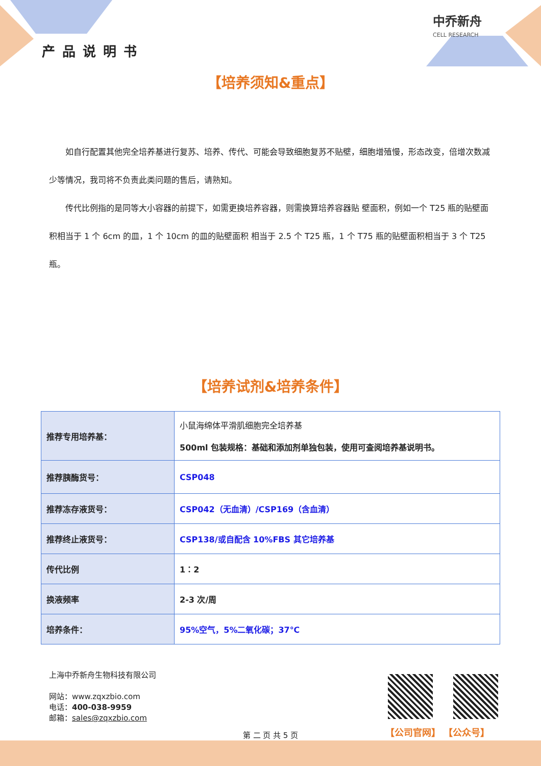产品说明书
中乔新舟
CELL RESEARCH
【培养须知&重点】
　　如自行配置其他完全培养基进行复苏、培养、传代、可能会导致细胞复苏不贴壁，细胞增殖慢，形态改变，倍增次数减少等情况，我司将不负责此类问题的售后，请熟知。
　　传代比例指的是同等大小容器的前提下，如需更换培养容器，则需换算培养容器贴 壁面积，例如一个 T25 瓶的贴壁面积相当于 1 个 6cm 的皿，1 个 10cm 的皿的贴壁面积 相当于 2.5 个 T25 瓶，1 个 T75 瓶的贴壁面积相当于 3 个 T25 瓶。
【培养试剂&培养条件】
| 推荐专用培养基： | 小鼠海绵体平滑肌细胞完全培养基 500ml 包装规格：基础和添加剂单独包装，使用可查阅培养基说明书。 |
| 推荐胰酶货号： | CSP048 |
| 推荐冻存液货号： | CSP042（无血清）/CSP169（含血清） |
| 推荐终止液货号： | CSP138/或自配含 10%FBS 其它培养基 |
| 传代比例 | 1：2 |
| 换液频率 | 2-3 次/周 |
| 培养条件： | 95%空气，5%二氧化碳；37℃ |
上海中乔新舟生物科技有限公司
网站：www.zqxzbio.com
电话：400-038-9959
邮箱：sales@zqxzbio.com
【公司官网】 【公众号】
第 二 页 共 5 页